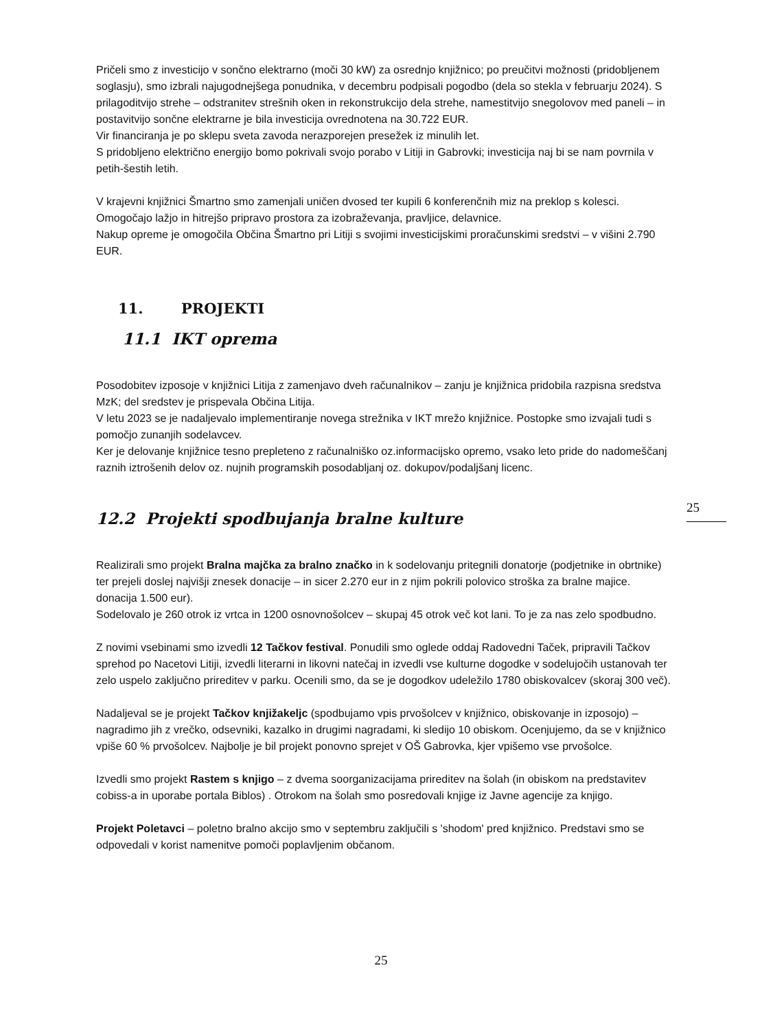Pričeli smo z investicijo v sončno elektrarno (moči 30 kW) za osrednjo knjižnico; po preučitvi možnosti (pridobljenem soglasju), smo izbrali najugodnejšega ponudnika, v decembru podpisali pogodbo (dela so stekla v februarju 2024). S prilagoditvijo strehe – odstranitev strešnih oken in rekonstrukcijo dela strehe, namestitvijo snegolovov med paneli – in postavitvijo sončne elektrarne je bila investicija ovrednotena na 30.722 EUR.
Vir financiranja je po sklepu sveta zavoda nerazporejen presežek iz minulih let.
S pridobljeno električno energijo bomo pokrivali svojo porabo v Litiji in Gabrovki; investicija naj bi se nam povrnila v petih-šestih letih.
V krajevni knjižnici Šmartno smo zamenjali uničen dvosed ter kupili 6 konferenčnih miz na preklop s kolesci. Omogočajo lažjo in hitrejšo pripravo prostora za izobraževanja, pravljice, delavnice.
Nakup opreme je omogočila Občina Šmartno pri Litiji s svojimi investicijskimi proračunskimi sredstvi – v višini 2.790 EUR.
11. PROJEKTI
11.1 IKT oprema
Posodobitev izposoje v knjižnici Litija z zamenjavo dveh računalnikov – zanju je knjižnica pridobila razpisna sredstva MzK; del sredstev je prispevala Občina Litija.
V letu 2023 se je nadaljevalo implementiranje novega strežnika v IKT mrežo knjižnice. Postopke smo izvajali tudi s pomočjo zunanjih sodelavcev.
Ker je delovanje knjižnice tesno prepleteno z računalniško oz.informacijsko opremo, vsako leto pride do nadomeščanj raznih iztrošenih delov oz. nujnih programskih posodabljanj oz. dokupov/podaljšanj licenc.
12.2 Projekti spodbujanja bralne kulture
Realizirali smo projekt Bralna majčka za bralno značko in k sodelovanju pritegnili donatorje (podjetnike in obrtnike) ter prejeli doslej najvišji znesek donacije – in sicer 2.270 eur in z njim pokrili polovico stroška za bralne majice. donacija 1.500 eur).
Sodelovalo je 260 otrok iz vrtca in 1200 osnovnošolcev – skupaj 45 otrok več kot lani. To je za nas zelo spodbudno.
Z novimi vsebinami smo izvedli 12 Tačkov festival. Ponudili smo oglede oddaj Radovedni Taček, pripravili Tačkov sprehod po Nacetovi Litiji, izvedli literarni in likovni natečaj in izvedli vse kulturne dogodke v sodelujočih ustanovah ter zelo uspelo zaključno prireditev v parku. Ocenili smo, da se je dogodkov udeležilo 1780 obiskovalcev (skoraj 300 več).
Nadaljeval se je projekt Tačkov knjižakeljc (spodbujamo vpis prvošolcev v knjižnico, obiskovanje in izposojo) – nagradimo jih z vrečko, odsevniki, kazalko in drugimi nagradami, ki sledijo 10 obiskom. Ocenjujemo, da se v knjižnico vpiše 60 % prvošolcev. Najbolje je bil projekt ponovno sprejet v OŠ Gabrovka, kjer vpišemo vse prvošolce.
Izvedli smo projekt Rastem s knjigo – z dvema soorganizacijama prireditev na šolah (in obiskom na predstavitev cobiss-a in uporabe portala Biblos) . Otrokom na šolah smo posredovali knjige iz Javne agencije za knjigo.
Projekt Poletavci – poletno bralno akcijo smo v septembru zaključili s 'shodom' pred knjižnico. Predstavi smo se odpovedali v korist namenitve pomoči poplavljenim občanom.
25
25